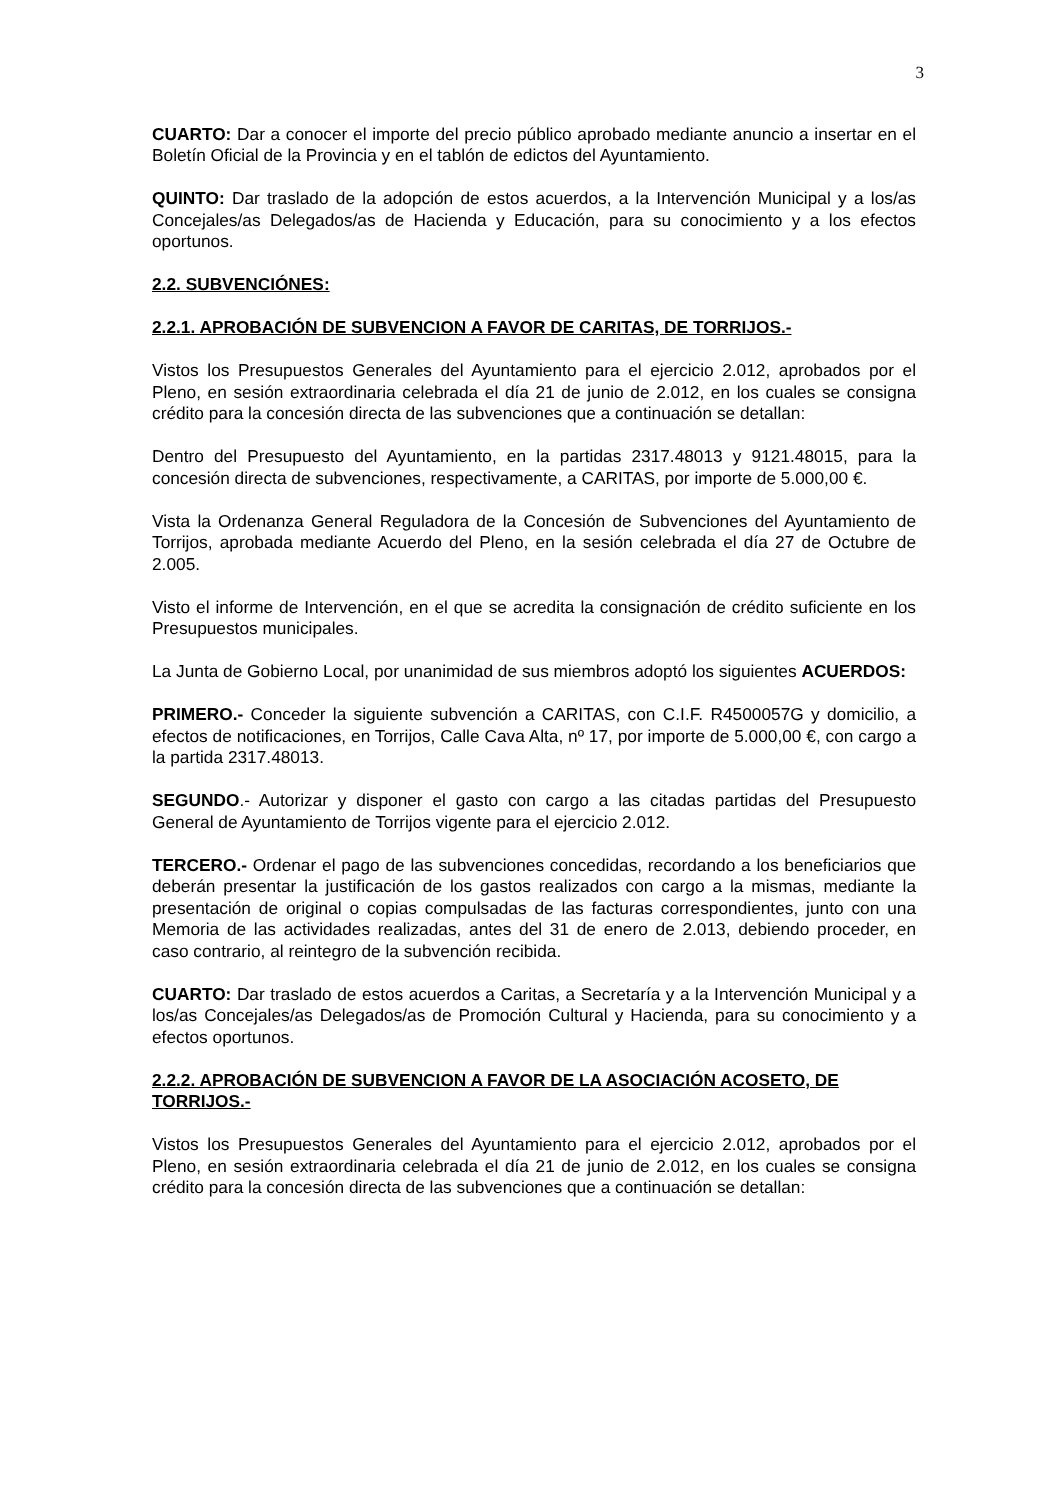3
CUARTO: Dar a conocer el importe del precio público aprobado mediante anuncio a insertar en el Boletín Oficial de la Provincia y en el tablón de edictos del Ayuntamiento.
QUINTO: Dar traslado de la adopción de estos acuerdos, a la Intervención Municipal y a los/as Concejales/as Delegados/as de Hacienda y Educación, para su conocimiento y a los efectos oportunos.
2.2. SUBVENCIÓNES:
2.2.1. APROBACIÓN DE SUBVENCION A FAVOR DE CARITAS, DE TORRIJOS.-
Vistos los Presupuestos Generales del Ayuntamiento para el ejercicio 2.012, aprobados por el Pleno, en sesión extraordinaria celebrada el día 21 de junio de 2.012, en los cuales se consigna crédito para la concesión directa de las subvenciones que a continuación se detallan:
Dentro del Presupuesto del Ayuntamiento, en la partidas 2317.48013 y 9121.48015, para la concesión directa de subvenciones, respectivamente, a CARITAS, por importe de 5.000,00 €.
Vista la Ordenanza General Reguladora de la Concesión de Subvenciones del Ayuntamiento de Torrijos, aprobada mediante Acuerdo del Pleno, en la sesión celebrada el día 27 de Octubre de 2.005.
Visto el informe de Intervención, en el que se acredita la consignación de crédito suficiente en los Presupuestos municipales.
La Junta de Gobierno Local, por unanimidad de sus miembros adoptó los siguientes ACUERDOS:
PRIMERO.- Conceder la siguiente subvención a CARITAS, con C.I.F. R4500057G y domicilio, a efectos de notificaciones, en Torrijos, Calle Cava Alta, nº 17, por importe de 5.000,00 €, con cargo a la partida 2317.48013.
SEGUNDO.- Autorizar y disponer el gasto con cargo a las citadas partidas del Presupuesto General de Ayuntamiento de Torrijos vigente para el ejercicio 2.012.
TERCERO.- Ordenar el pago de las subvenciones concedidas, recordando a los beneficiarios que deberán presentar la justificación de los gastos realizados con cargo a la mismas, mediante la presentación de original o copias compulsadas de las facturas correspondientes, junto con una Memoria de las actividades realizadas, antes del 31 de enero de 2.013, debiendo proceder, en caso contrario, al reintegro de la subvención recibida.
CUARTO: Dar traslado de estos acuerdos a Caritas, a Secretaría y a la Intervención Municipal y a los/as Concejales/as Delegados/as de Promoción Cultural y Hacienda, para su conocimiento y a efectos oportunos.
2.2.2. APROBACIÓN DE SUBVENCION A FAVOR DE LA ASOCIACIÓN ACOSETO, DE TORRIJOS.-
Vistos los Presupuestos Generales del Ayuntamiento para el ejercicio 2.012, aprobados por el Pleno, en sesión extraordinaria celebrada el día 21 de junio de 2.012, en los cuales se consigna crédito para la concesión directa de las subvenciones que a continuación se detallan: